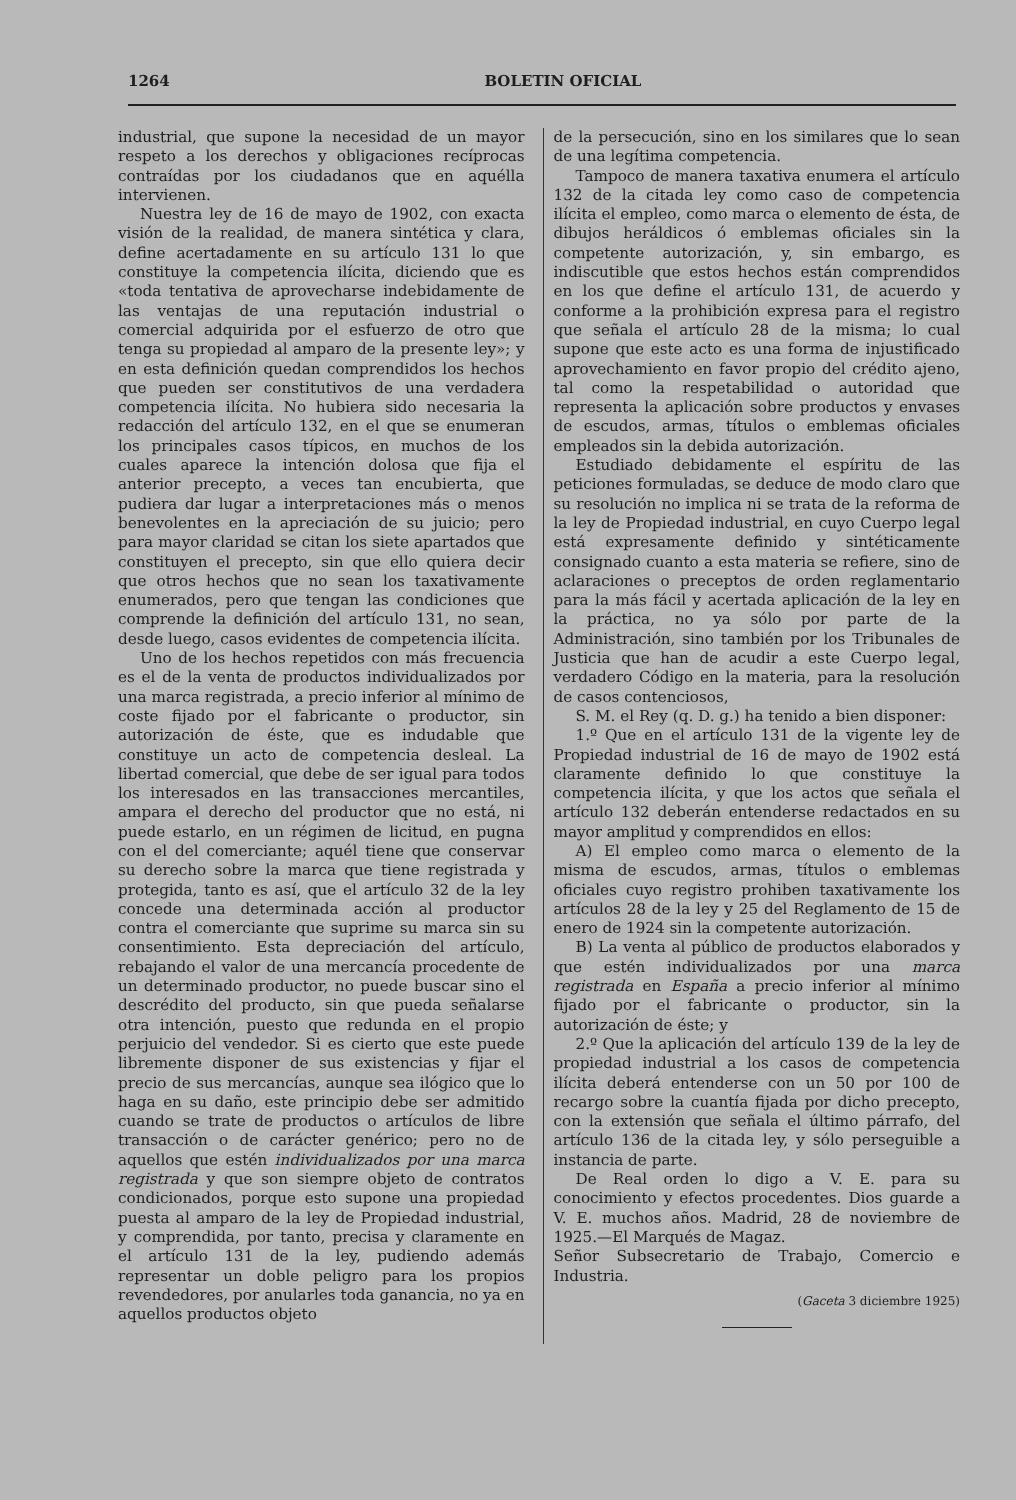1264 BOLETIN OFICIAL
industrial, que supone la necesidad de un mayor respeto a los derechos y obligaciones recíprocas contraídas por los ciudadanos que en aquélla intervienen.
Nuestra ley de 16 de mayo de 1902, con exacta visión de la realidad, de manera sintética y clara, define acertadamente en su artículo 131 lo que constituye la competencia ilícita, diciendo que es «toda tentativa de aprovecharse indebidamente de las ventajas de una reputación industrial o comercial adquirida por el esfuerzo de otro que tenga su propiedad al amparo de la presente ley»; y en esta definición quedan comprendidos los hechos que pueden ser constitutivos de una verdadera competencia ilícita. No hubiera sido necesaria la redacción del artículo 132, en el que se enumeran los principales casos típicos, en muchos de los cuales aparece la intención dolosa que fija el anterior precepto, a veces tan encubierta, que pudiera dar lugar a interpretaciones más o menos benevolentes en la apreciación de su juicio; pero para mayor claridad se citan los siete apartados que constituyen el precepto, sin que ello quiera decir que otros hechos que no sean los taxativamente enumerados, pero que tengan las condiciones que comprende la definición del artículo 131, no sean, desde luego, casos evidentes de competencia ilícita.
Uno de los hechos repetidos con más frecuencia es el de la venta de productos individualizados por una marca registrada, a precio inferior al mínimo de coste fijado por el fabricante o productor, sin autorización de éste, que es indudable que constituye un acto de competencia desleal. La libertad comercial, que debe de ser igual para todos los interesados en las transacciones mercantiles, ampara el derecho del productor que no está, ni puede estarlo, en un régimen de licitud, en pugna con el del comerciante; aquél tiene que conservar su derecho sobre la marca que tiene registrada y protegida, tanto es así, que el artículo 32 de la ley concede una determinada acción al productor contra el comerciante que suprime su marca sin su consentimiento. Esta depreciación del artículo, rebajando el valor de una mercancía procedente de un determinado productor, no puede buscar sino el descrédito del producto, sin que pueda señalarse otra intención, puesto que redunda en el propio perjuicio del vendedor. Si es cierto que este puede libremente disponer de sus existencias y fijar el precio de sus mercancías, aunque sea ilógico que lo haga en su daño, este principio debe ser admitido cuando se trate de productos o artículos de libre transacción o de carácter genérico; pero no de aquellos que estén individualizados por una marca registrada y que son siempre objeto de contratos condicionados, porque esto supone una propiedad puesta al amparo de la ley de Propiedad industrial, y comprendida, por tanto, precisa y claramente en el artículo 131 de la ley, pudiendo además representar un doble peligro para los propios revendedores, por anularles toda ganancia, no ya en aquellos productos objeto
de la persecución, sino en los similares que lo sean de una legítima competencia.
Tampoco de manera taxativa enumera el artículo 132 de la citada ley como caso de competencia ilícita el empleo, como marca o elemento de ésta, de dibujos heráldicos ó emblemas oficiales sin la competente autorización, y, sin embargo, es indiscutible que estos hechos están comprendidos en los que define el artículo 131, de acuerdo y conforme a la prohibición expresa para el registro que señala el artículo 28 de la misma; lo cual supone que este acto es una forma de injustificado aprovechamiento en favor propio del crédito ajeno, tal como la respetabilidad o autoridad que representa la aplicación sobre productos y envases de escudos, armas, títulos o emblemas oficiales empleados sin la debida autorización.
Estudiado debidamente el espíritu de las peticiones formuladas, se deduce de modo claro que su resolución no implica ni se trata de la reforma de la ley de Propiedad industrial, en cuyo Cuerpo legal está expresamente definido y sintéticamente consignado cuanto a esta materia se refiere, sino de aclaraciones o preceptos de orden reglamentario para la más fácil y acertada aplicación de la ley en la práctica, no ya sólo por parte de la Administración, sino también por los Tribunales de Justicia que han de acudir a este Cuerpo legal, verdadero Código en la materia, para la resolución de casos contenciosos,
S. M. el Rey (q. D. g.) ha tenido a bien disponer:
1.º Que en el artículo 131 de la vigente ley de Propiedad industrial de 16 de mayo de 1902 está claramente definido lo que constituye la competencia ilícita, y que los actos que señala el artículo 132 deberán entenderse redactados en su mayor amplitud y comprendidos en ellos:
A) El empleo como marca o elemento de la misma de escudos, armas, títulos o emblemas oficiales cuyo registro prohiben taxativamente los artículos 28 de la ley y 25 del Reglamento de 15 de enero de 1924 sin la competente autorización.
B) La venta al público de productos elaborados y que estén individualizados por una marca registrada en España a precio inferior al mínimo fijado por el fabricante o productor, sin la autorización de éste; y
2.º Que la aplicación del artículo 139 de la ley de propiedad industrial a los casos de competencia ilícita deberá entenderse con un 50 por 100 de recargo sobre la cuantía fijada por dicho precepto, con la extensión que señala el último párrafo, del artículo 136 de la citada ley, y sólo perseguible a instancia de parte.
De Real orden lo digo a V. E. para su conocimiento y efectos procedentes. Dios guarde a V. E. muchos años. Madrid, 28 de noviembre de 1925.—El Marqués de Magaz.
Señor Subsecretario de Trabajo, Comercio e Industria.
(Gaceta 3 diciembre 1925)